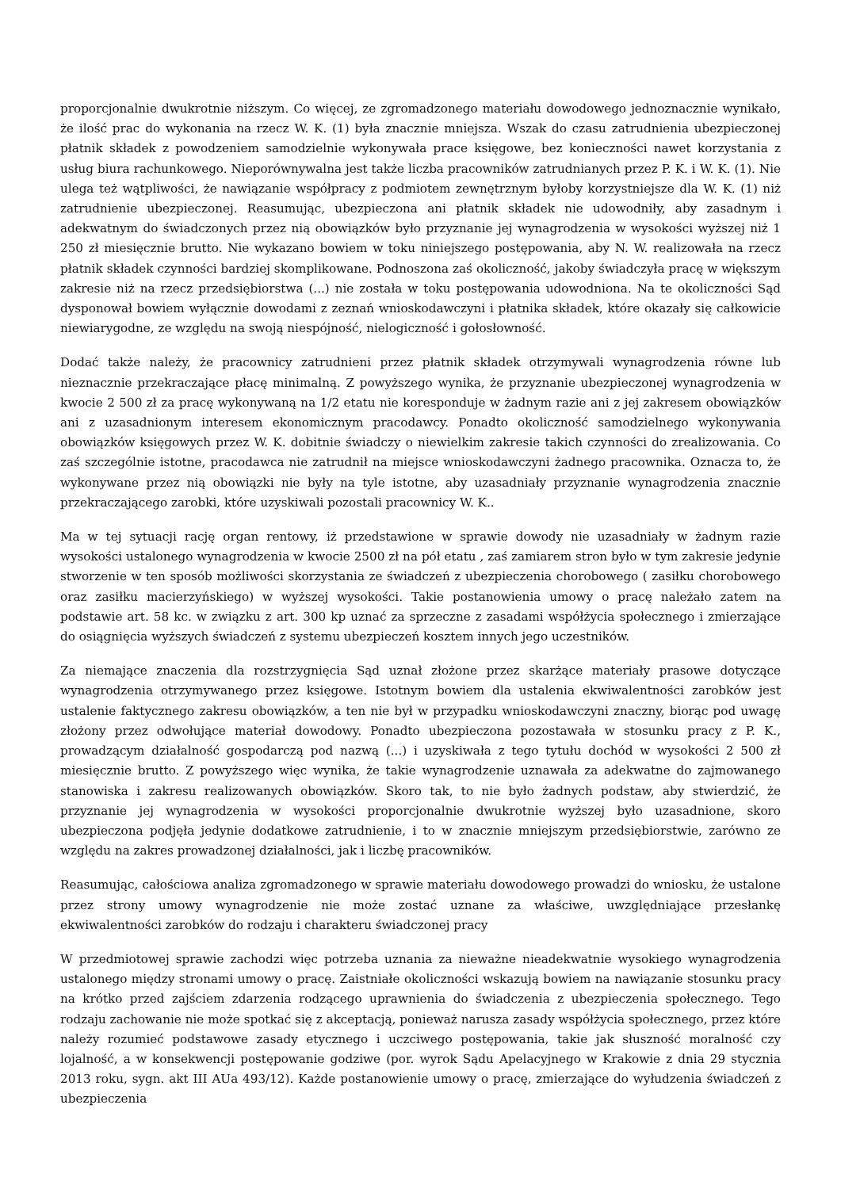proporcjonalnie dwukrotnie niższym. Co więcej, ze zgromadzonego materiału dowodowego jednoznacznie wynikało, że ilość prac do wykonania na rzecz W. K. (1) była znacznie mniejsza. Wszak do czasu zatrudnienia ubezpieczonej płatnik składek z powodzeniem samodzielnie wykonywała prace księgowe, bez konieczności nawet korzystania z usług biura rachunkowego. Nieporównywalna jest także liczba pracowników zatrudnianych przez P. K. i W. K. (1). Nie ulega też wątpliwości, że nawiązanie współpracy z podmiotem zewnętrznym byłoby korzystniejsze dla W. K. (1) niż zatrudnienie ubezpieczonej. Reasumując, ubezpieczona ani płatnik składek nie udowodniły, aby zasadnym i adekwatnym do świadczonych przez nią obowiązków było przyznanie jej wynagrodzenia w wysokości wyższej niż 1 250 zł miesięcznie brutto. Nie wykazano bowiem w toku niniejszego postępowania, aby N. W. realizowała na rzecz płatnik składek czynności bardziej skomplikowane. Podnoszona zaś okoliczność, jakoby świadczyła pracę w większym zakresie niż na rzecz przedsiębiorstwa (...) nie została w toku postępowania udowodniona. Na te okoliczności Sąd dysponował bowiem wyłącznie dowodami z zeznań wnioskodawczyni i płatnika składek, które okazały się całkowicie niewiarygodne, ze względu na swoją niespójność, nielogiczność i gołosłowność.
Dodać także należy, że pracownicy zatrudnieni przez płatnik składek otrzymywali wynagrodzenia równe lub nieznacznie przekraczające płacę minimalną. Z powyższego wynika, że przyznanie ubezpieczonej wynagrodzenia w kwocie 2 500 zł za pracę wykonywaną na 1/2 etatu nie koresponduje w żadnym razie ani z jej zakresem obowiązków ani z uzasadnionym interesem ekonomicznym pracodawcy. Ponadto okoliczność samodzielnego wykonywania obowiązków księgowych przez W. K. dobitnie świadczy o niewielkim zakresie takich czynności do zrealizowania. Co zaś szczególnie istotne, pracodawca nie zatrudnił na miejsce wnioskodawczyni żadnego pracownika. Oznacza to, że wykonywane przez nią obowiązki nie były na tyle istotne, aby uzasadniały przyznanie wynagrodzenia znacznie przekraczającego zarobki, które uzyskiwali pozostali pracownicy W. K..
Ma w tej sytuacji rację organ rentowy, iż przedstawione w sprawie dowody nie uzasadniały w żadnym razie wysokości ustalonego wynagrodzenia w kwocie 2500 zł na pół etatu , zaś zamiarem stron było w tym zakresie jedynie stworzenie w ten sposób możliwości skorzystania ze świadczeń z ubezpieczenia chorobowego ( zasiłku chorobowego oraz zasiłku macierzyńskiego) w wyższej wysokości. Takie postanowienia umowy o pracę należało zatem na podstawie art. 58 kc. w związku z art. 300 kp uznać za sprzeczne z zasadami współżycia społecznego i zmierzające do osiągnięcia wyższych świadczeń z systemu ubezpieczeń kosztem innych jego uczestników.
Za niemające znaczenia dla rozstrzygnięcia Sąd uznał złożone przez skarżące materiały prasowe dotyczące wynagrodzenia otrzymywanego przez księgowe. Istotnym bowiem dla ustalenia ekwiwalentności zarobków jest ustalenie faktycznego zakresu obowiązków, a ten nie był w przypadku wnioskodawczyni znaczny, biorąc pod uwagę złożony przez odwołujące materiał dowodowy. Ponadto ubezpieczona pozostawała w stosunku pracy z P. K., prowadzącym działalność gospodarczą pod nazwą (...) i uzyskiwała z tego tytułu dochód w wysokości 2 500 zł miesięcznie brutto. Z powyższego więc wynika, że takie wynagrodzenie uznawała za adekwatne do zajmowanego stanowiska i zakresu realizowanych obowiązków. Skoro tak, to nie było żadnych podstaw, aby stwierdzić, że przyznanie jej wynagrodzenia w wysokości proporcjonalnie dwukrotnie wyższej było uzasadnione, skoro ubezpieczona podjęła jedynie dodatkowe zatrudnienie, i to w znacznie mniejszym przedsiębiorstwie, zarówno ze względu na zakres prowadzonej działalności, jak i liczbę pracowników.
Reasumując, całościowa analiza zgromadzonego w sprawie materiału dowodowego prowadzi do wniosku, że ustalone przez strony umowy wynagrodzenie nie może zostać uznane za właściwe, uwzględniające przesłankę ekwiwalentności zarobków do rodzaju i charakteru świadczonej pracy
W przedmiotowej sprawie zachodzi więc potrzeba uznania za nieważne nieadekwatnie wysokiego wynagrodzenia ustalonego między stronami umowy o pracę. Zaistniałe okoliczności wskazują bowiem na nawiązanie stosunku pracy na krótko przed zajściem zdarzenia rodzącego uprawnienia do świadczenia z ubezpieczenia społecznego. Tego rodzaju zachowanie nie może spotkać się z akceptacją, ponieważ narusza zasady współżycia społecznego, przez które należy rozumieć podstawowe zasady etycznego i uczciwego postępowania, takie jak słuszność moralność czy lojalność, a w konsekwencji postępowanie godziwe (por. wyrok Sądu Apelacyjnego w Krakowie z dnia 29 stycznia 2013 roku, sygn. akt III AUa 493/12). Każde postanowienie umowy o pracę, zmierzające do wyłudzenia świadczeń z ubezpieczenia